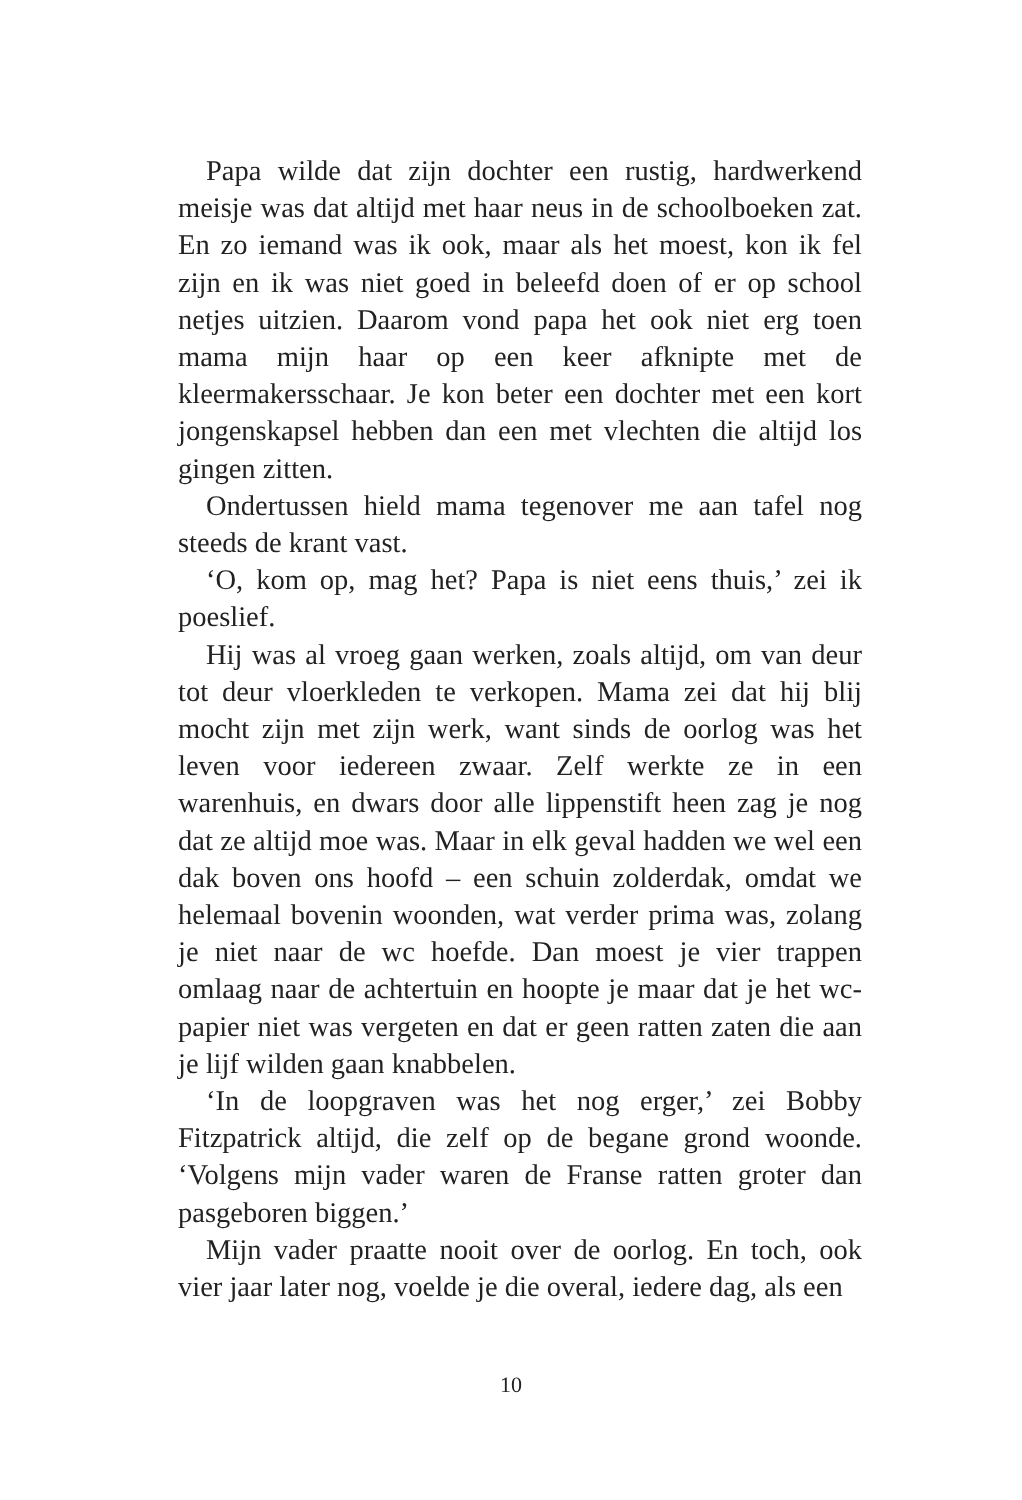Papa wilde dat zijn dochter een rustig, hardwerkend meisje was dat altijd met haar neus in de schoolboeken zat. En zo iemand was ik ook, maar als het moest, kon ik fel zijn en ik was niet goed in beleefd doen of er op school netjes uitzien. Daarom vond papa het ook niet erg toen mama mijn haar op een keer afknipte met de kleermakersschaar. Je kon beter een dochter met een kort jongenskapsel hebben dan een met vlechten die altijd los gingen zitten.
Ondertussen hield mama tegenover me aan tafel nog steeds de krant vast.
‘O, kom op, mag het? Papa is niet eens thuis,’ zei ik poeslief.
Hij was al vroeg gaan werken, zoals altijd, om van deur tot deur vloerkleden te verkopen. Mama zei dat hij blij mocht zijn met zijn werk, want sinds de oorlog was het leven voor iedereen zwaar. Zelf werkte ze in een warenhuis, en dwars door alle lippenstift heen zag je nog dat ze altijd moe was. Maar in elk geval hadden we wel een dak boven ons hoofd – een schuin zolderdak, omdat we helemaal bovenin woonden, wat verder prima was, zolang je niet naar de wc hoefde. Dan moest je vier trappen omlaag naar de achtertuin en hoopte je maar dat je het wc-papier niet was vergeten en dat er geen ratten zaten die aan je lijf wilden gaan knabbelen.
‘In de loopgraven was het nog erger,’ zei Bobby Fitzpatrick altijd, die zelf op de begane grond woonde. ‘Volgens mijn vader waren de Franse ratten groter dan pasgeboren biggen.’
Mijn vader praatte nooit over de oorlog. En toch, ook vier jaar later nog, voelde je die overal, iedere dag, als een
10